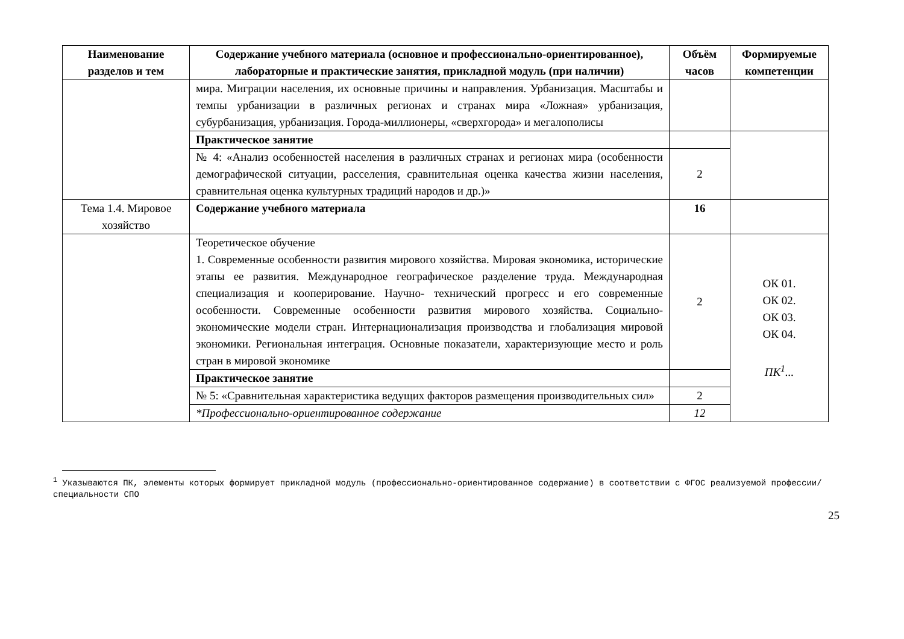| Наименование разделов и тем | Содержание учебного материала (основное и профессионально-ориентированное), лабораторные и практические занятия, прикладной модуль (при наличии) | Объём часов | Формируемые компетенции |
| --- | --- | --- | --- |
| | мира. Миграции населения, их основные причины и направления. Урбанизация. Масштабы и темпы урбанизации в различных регионах и странах мира «Ложная» урбанизация, субурбанизация, урбанизация. Города-миллионеры, «сверхгорода» и мегалополисы | | |
| | Практическое занятие | | |
| | № 4: «Анализ особенностей населения в различных странах и регионах мира (особенности демографической ситуации, расселения, сравнительная оценка качества жизни населения, сравнительная оценка культурных традиций народов и др.)» | 2 | |
| Тема 1.4. Мировое хозяйство | Содержание учебного материала | 16 | |
| | Теоретическое обучение 1. Современные особенности развития мирового хозяйства. Мировая экономика, исторические этапы ее развития. Международное географическое разделение труда. Международная специализация и кооперирование. Научно- технический прогресс и его современные особенности. Современные особенности развития мирового хозяйства. Социально-экономические модели стран. Интернационализация производства и глобализация мировой экономики. Региональная интеграция. Основные показатели, характеризующие место и роль стран в мировой экономике | 2 | ОК 01. ОК 02. ОК 03. ОК 04. ПК<sup>1</sup>... |
| | Практическое занятие | | |
| | № 5: «Сравнительная характеристика ведущих факторов размещения производительных сил» | 2 | |
| | *Профессионально-ориентированное содержание | 12 | |
<sup>1</sup> Указываются ПК, элементы которых формирует прикладной модуль (профессионально-ориентированное содержание) в соответствии с ФГОС реализуемой профессии/специальности СПО
25